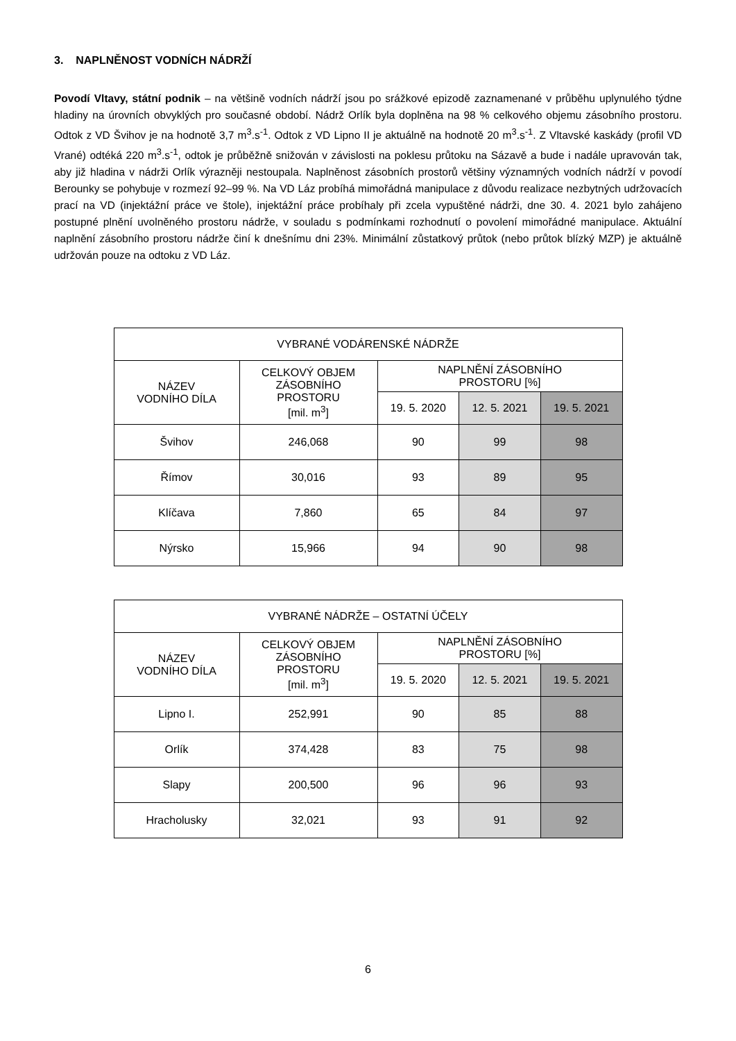3. NAPLNĚNOST VODNÍCH NÁDRŽÍ
Povodí Vltavy, státní podnik – na většině vodních nádrží jsou po srážkové epizodě zaznamenané v průběhu uplynulého týdne hladiny na úrovních obvyklých pro současné období. Nádrž Orlík byla doplněna na 98 % celkového objemu zásobního prostoru. Odtok z VD Švihov je na hodnotě 3,7 m<sup>3</sup>.s<sup>-1</sup>. Odtok z VD Lipno II je aktuálně na hodnotě 20 m<sup>3</sup>.s<sup>-1</sup>. Z Vltavské kaskády (profil VD Vrané) odtéká 220 m<sup>3</sup>.s<sup>-1</sup>, odtok je průběžně snižován v závislosti na poklesu průtoku na Sázavě a bude i nadále upravován tak, aby již hladina v nádrži Orlík výrazněji nestoupala. Naplněnost zásobních prostorů většiny významných vodních nádrží v povodí Berounky se pohybuje v rozmezí 92–99 %. Na VD Láz probíhá mimořádná manipulace z důvodu realizace nezbytných udržovacích prací na VD (injektážní práce ve štole), injektážní práce probíhaly při zcela vypuštěné nádrži, dne 30. 4. 2021 bylo zahájeno postupné plnění uvolněného prostoru nádrže, v souladu s podmínkami rozhodnutí o povolení mimořádné manipulace. Aktuální naplnění zásobního prostoru nádrže činí k dnešnímu dni 23%. Minimální zůstatkový průtok (nebo průtok blízký MZP) je aktuálně udržován pouze na odtoku z VD Láz.
| VYBRANÉ VODÁRENSKÉ NÁDRŽE | | | | |
| --- | --- | --- | --- | --- |
| NÁZEV VODNÍHO DÍLA | CELKOVÝ OBJEM ZÁSOBNÍHO PROSTORU [mil. m<sup>3</sup>] | NAPLNĚNÍ ZÁSOBNÍHO PROSTORU [%] | | |
| | | 19. 5. 2020 | 12. 5. 2021 | 19. 5. 2021 |
| Švihov | 246,068 | 90 | 99 | 98 |
| Římov | 30,016 | 93 | 89 | 95 |
| Klíčava | 7,860 | 65 | 84 | 97 |
| Nýrsko | 15,966 | 94 | 90 | 98 |
| VYBRANÉ NÁDRŽE – OSTATNÍ ÚČELY | | | | |
| --- | --- | --- | --- | --- |
| NÁZEV VODNÍHO DÍLA | CELKOVÝ OBJEM ZÁSOBNÍHO PROSTORU [mil. m<sup>3</sup>] | NAPLNĚNÍ ZÁSOBNÍHO PROSTORU [%] | | |
| | | 19. 5. 2020 | 12. 5. 2021 | 19. 5. 2021 |
| Lipno I. | 252,991 | 90 | 85 | 88 |
| Orlík | 374,428 | 83 | 75 | 98 |
| Slapy | 200,500 | 96 | 96 | 93 |
| Hracholusky | 32,021 | 93 | 91 | 92 |
6